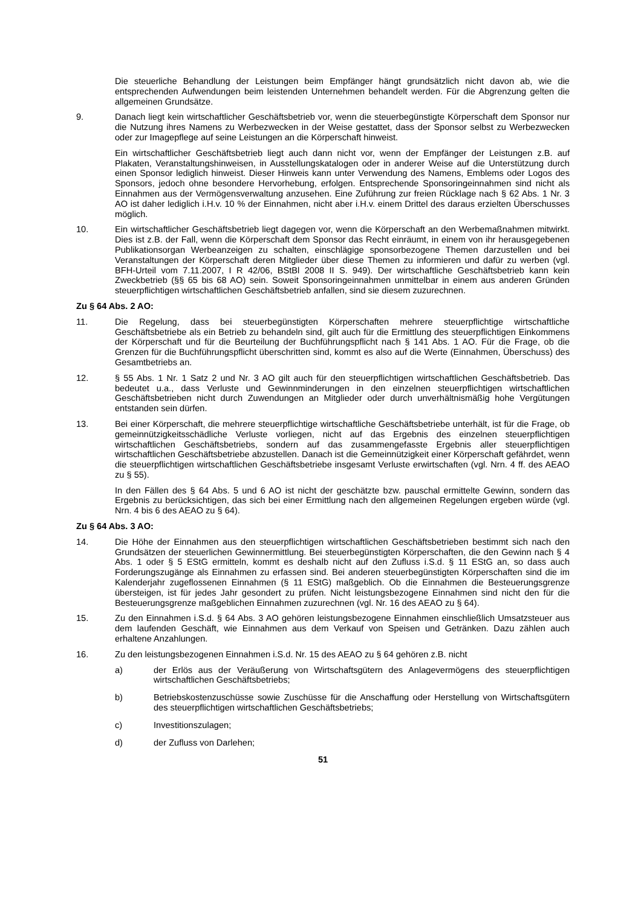Die steuerliche Behandlung der Leistungen beim Empfänger hängt grundsätzlich nicht davon ab, wie die entsprechenden Aufwendungen beim leistenden Unternehmen behandelt werden. Für die Abgrenzung gelten die allgemeinen Grundsätze.
9. Danach liegt kein wirtschaftlicher Geschäftsbetrieb vor, wenn die steuerbegünstigte Körperschaft dem Sponsor nur die Nutzung ihres Namens zu Werbezwecken in der Weise gestattet, dass der Sponsor selbst zu Werbezwecken oder zur Imagepflege auf seine Leistungen an die Körperschaft hinweist.
Ein wirtschaftlicher Geschäftsbetrieb liegt auch dann nicht vor, wenn der Empfänger der Leistungen z.B. auf Plakaten, Veranstaltungshinweisen, in Ausstellungskatalogen oder in anderer Weise auf die Unterstützung durch einen Sponsor lediglich hinweist. Dieser Hinweis kann unter Verwendung des Namens, Emblems oder Logos des Sponsors, jedoch ohne besondere Hervorhebung, erfolgen. Entsprechende Sponsoringeinnahmen sind nicht als Einnahmen aus der Vermögensverwaltung anzusehen. Eine Zuführung zur freien Rücklage nach § 62 Abs. 1 Nr. 3 AO ist daher lediglich i.H.v. 10 % der Einnahmen, nicht aber i.H.v. einem Drittel des daraus erzielten Überschusses möglich.
10. Ein wirtschaftlicher Geschäftsbetrieb liegt dagegen vor, wenn die Körperschaft an den Werbemaßnahmen mitwirkt. Dies ist z.B. der Fall, wenn die Körperschaft dem Sponsor das Recht einräumt, in einem von ihr herausgegebenen Publikationsorgan Werbeanzeigen zu schalten, einschlägige sponsorbezogene Themen darzustellen und bei Veranstaltungen der Körperschaft deren Mitglieder über diese Themen zu informieren und dafür zu werben (vgl. BFH-Urteil vom 7.11.2007, I R 42/06, BStBl 2008 II S. 949). Der wirtschaftliche Geschäftsbetrieb kann kein Zweckbetrieb (§§ 65 bis 68 AO) sein. Soweit Sponsoringeinnahmen unmittelbar in einem aus anderen Gründen steuerpflichtigen wirtschaftlichen Geschäftsbetrieb anfallen, sind sie diesem zuzurechnen.
Zu § 64 Abs. 2 AO:
11. Die Regelung, dass bei steuerbegünstigten Körperschaften mehrere steuerpflichtige wirtschaftliche Geschäftsbetriebe als ein Betrieb zu behandeln sind, gilt auch für die Ermittlung des steuerpflichtigen Einkommens der Körperschaft und für die Beurteilung der Buchführungspflicht nach § 141 Abs. 1 AO. Für die Frage, ob die Grenzen für die Buchführungspflicht überschritten sind, kommt es also auf die Werte (Einnahmen, Überschuss) des Gesamtbetriebs an.
12. § 55 Abs. 1 Nr. 1 Satz 2 und Nr. 3 AO gilt auch für den steuerpflichtigen wirtschaftlichen Geschäftsbetrieb. Das bedeutet u.a., dass Verluste und Gewinnminderungen in den einzelnen steuerpflichtigen wirtschaftlichen Geschäftsbetrieben nicht durch Zuwendungen an Mitglieder oder durch unverhältnismäßig hohe Vergütungen entstanden sein dürfen.
13. Bei einer Körperschaft, die mehrere steuerpflichtige wirtschaftliche Geschäftsbetriebe unterhält, ist für die Frage, ob gemeinnützigkeitsschädliche Verluste vorliegen, nicht auf das Ergebnis des einzelnen steuerpflichtigen wirtschaftlichen Geschäftsbetriebs, sondern auf das zusammengefasste Ergebnis aller steuerpflichtigen wirtschaftlichen Geschäftsbetriebe abzustellen. Danach ist die Gemeinnützigkeit einer Körperschaft gefährdet, wenn die steuerpflichtigen wirtschaftlichen Geschäftsbetriebe insgesamt Verluste erwirtschaften (vgl. Nrn. 4 ff. des AEAO zu § 55).
In den Fällen des § 64 Abs. 5 und 6 AO ist nicht der geschätzte bzw. pauschal ermittelte Gewinn, sondern das Ergebnis zu berücksichtigen, das sich bei einer Ermittlung nach den allgemeinen Regelungen ergeben würde (vgl. Nrn. 4 bis 6 des AEAO zu § 64).
Zu § 64 Abs. 3 AO:
14. Die Höhe der Einnahmen aus den steuerpflichtigen wirtschaftlichen Geschäftsbetrieben bestimmt sich nach den Grundsätzen der steuerlichen Gewinnermittlung. Bei steuerbegünstigten Körperschaften, die den Gewinn nach § 4 Abs. 1 oder § 5 EStG ermitteln, kommt es deshalb nicht auf den Zufluss i.S.d. § 11 EStG an, so dass auch Forderungszugänge als Einnahmen zu erfassen sind. Bei anderen steuerbegünstigten Körperschaften sind die im Kalenderjahr zugeflossenen Einnahmen (§ 11 EStG) maßgeblich. Ob die Einnahmen die Besteuerungsgrenze übersteigen, ist für jedes Jahr gesondert zu prüfen. Nicht leistungsbezogene Einnahmen sind nicht den für die Besteuerungsgrenze maßgeblichen Einnahmen zuzurechnen (vgl. Nr. 16 des AEAO zu § 64).
15. Zu den Einnahmen i.S.d. § 64 Abs. 3 AO gehören leistungsbezogene Einnahmen einschließlich Umsatzsteuer aus dem laufenden Geschäft, wie Einnahmen aus dem Verkauf von Speisen und Getränken. Dazu zählen auch erhaltene Anzahlungen.
16. Zu den leistungsbezogenen Einnahmen i.S.d. Nr. 15 des AEAO zu § 64 gehören z.B. nicht
a) der Erlös aus der Veräußerung von Wirtschaftsgütern des Anlagevermögens des steuerpflichtigen wirtschaftlichen Geschäftsbetriebs;
b) Betriebskostenzuschüsse sowie Zuschüsse für die Anschaffung oder Herstellung von Wirtschaftsgütern des steuerpflichtigen wirtschaftlichen Geschäftsbetriebs;
c) Investitionszulagen;
d) der Zufluss von Darlehen;
51